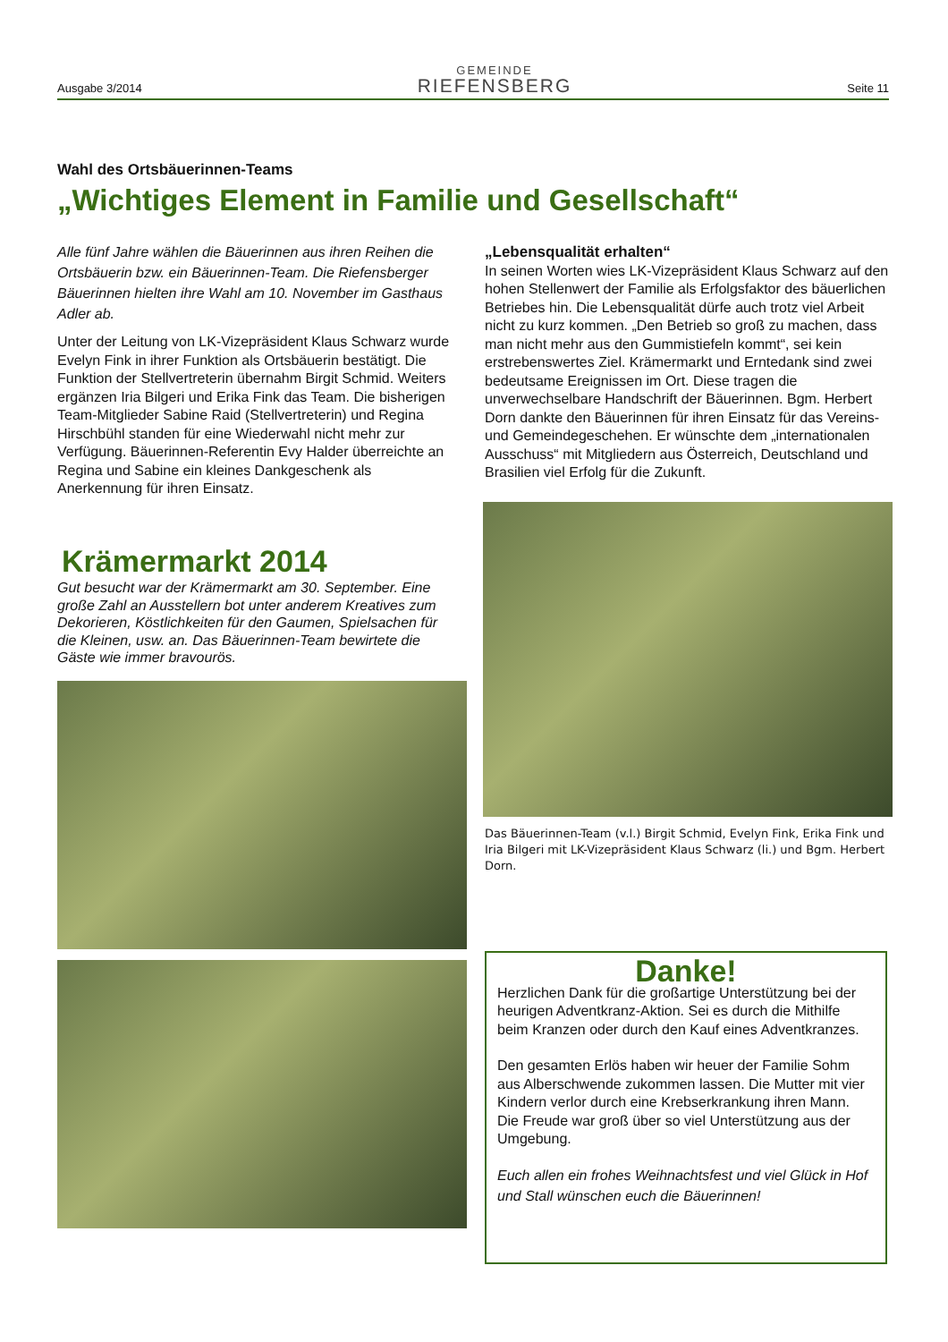Ausgabe 3/2014
GEMEINDE
RIEFENSBERG
Seite 11
Wahl des Ortsbäuerinnen-Teams
„Wichtiges Element in Familie und Gesellschaft“
Alle fünf Jahre wählen die Bäuerinnen aus ihren Reihen die Ortsbäuerin bzw. ein Bäuerinnen-Team. Die Riefensberger Bäuerinnen hielten ihre Wahl am 10. November im Gasthaus Adler ab.
Unter der Leitung von LK-Vizepräsident Klaus Schwarz wurde Evelyn Fink in ihrer Funktion als Ortsbäuerin bestätigt. Die Funktion der Stellvertreterin übernahm Birgit Schmid. Weiters ergänzen Iria Bilgeri und Erika Fink das Team. Die bisherigen Team-Mitglieder Sabine Raid (Stellvertreterin) und Regina Hirschbühl standen für eine Wiederwahl nicht mehr zur Verfügung. Bäuerinnen-Referentin Evy Halder überreichte an Regina und Sabine ein kleines Dankgeschenk als Anerkennung für ihren Einsatz.
Krämermarkt 2014
Gut besucht war der Krämermarkt am 30. September. Eine große Zahl an Ausstellern bot unter anderem Kreatives zum Dekorieren, Köstlichkeiten für den Gaumen, Spielsachen für die Kleinen, usw. an. Das Bäuerinnen-Team bewirtete die Gäste wie immer bravourös.
„Lebensqualität erhalten“
In seinen Worten wies LK-Vizepräsident Klaus Schwarz auf den hohen Stellenwert der Familie als Erfolgsfaktor des bäuerlichen Betriebes hin. Die Lebensqualität dürfe auch trotz viel Arbeit nicht zu kurz kommen. „Den Betrieb so groß zu machen, dass man nicht mehr aus den Gummistiefeln kommt“, sei kein erstrebenswertes Ziel. Krämermarkt und Erntedank sind zwei bedeutsame Ereignissen im Ort. Diese tragen die unverwechselbare Handschrift der Bäuerinnen. Bgm. Herbert Dorn dankte den Bäuerinnen für ihren Einsatz für das Vereins- und Gemeindegeschehen. Er wünschte dem „internationalen Ausschuss“ mit Mitgliedern aus Österreich, Deutschland und Brasilien viel Erfolg für die Zukunft.
Das Bäuerinnen-Team (v.l.) Birgit Schmid, Evelyn Fink, Erika Fink und Iria Bilgeri mit LK-Vizepräsident Klaus Schwarz (li.) und Bgm. Herbert Dorn.
Danke!
Herzlichen Dank für die großartige Unterstützung bei der heurigen Adventkranz-Aktion. Sei es durch die Mithilfe beim Kranzen oder durch den Kauf eines Adventkranzes.
Den gesamten Erlös haben wir heuer der Familie Sohm aus Alberschwende zukommen lassen. Die Mutter mit vier Kindern verlor durch eine Krebserkrankung ihren Mann. Die Freude war groß über so viel Unterstützung aus der Umgebung.
Euch allen ein frohes Weihnachtsfest und viel Glück in Hof und Stall wünschen euch die Bäuerinnen!